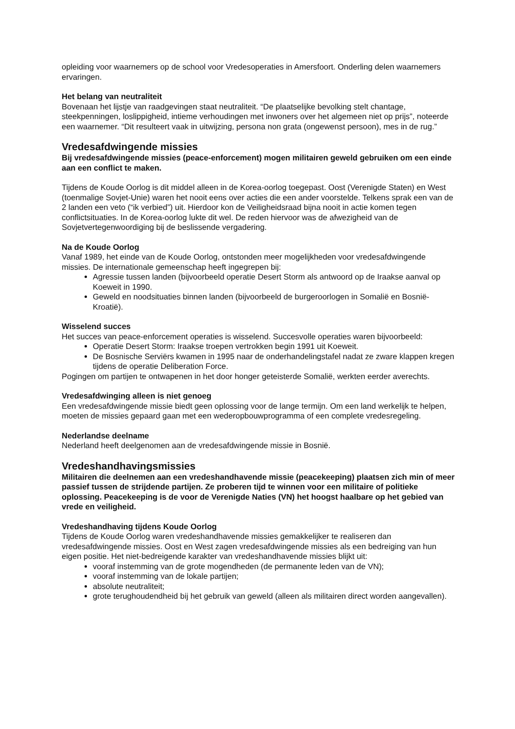opleiding voor waarnemers op de school voor Vredesoperaties in Amersfoort. Onderling delen waarnemers ervaringen.
Het belang van neutraliteit
Bovenaan het lijstje van raadgevingen staat neutraliteit. “De plaatselijke bevolking stelt chantage, steekpenningen, loslippigheid, intieme verhoudingen met inwoners over het algemeen niet op prijs”, noteerde een waarnemer. “Dit resulteert vaak in uitwijzing, persona non grata (ongewenst persoon), mes in de rug.”
Vredesafdwingende missies
Bij vredesafdwingende missies (peace-enforcement) mogen militairen geweld gebruiken om een einde aan een conflict te maken.
Tijdens de Koude Oorlog is dit middel alleen in de Korea-oorlog toegepast. Oost (Verenigde Staten) en West (toenmalige Sovjet-Unie) waren het nooit eens over acties die een ander voorstelde. Telkens sprak een van de 2 landen een veto (“ik verbied”) uit. Hierdoor kon de Veiligheidsraad bijna nooit in actie komen tegen conflictsituaties. In de Korea-oorlog lukte dit wel. De reden hiervoor was de afwezigheid van de Sovjetvertegenwoordiging bij de beslissende vergadering.
Na de Koude Oorlog
Vanaf 1989, het einde van de Koude Oorlog, ontstonden meer mogelijkheden voor vredesafdwingende missies. De internationale gemeenschap heeft ingegrepen bij:
Agressie tussen landen (bijvoorbeeld operatie Desert Storm als antwoord op de Iraakse aanval op Koeweit in 1990.
Geweld en noodsituaties binnen landen (bijvoorbeeld de burgeroorlogen in Somalië en Bosnië-Kroatië).
Wisselend succes
Het succes van peace-enforcement operaties is wisselend. Succesvolle operaties waren bijvoorbeeld:
Operatie Desert Storm: Iraakse troepen vertrokken begin 1991 uit Koeweit.
De Bosnische Serviërs kwamen in 1995 naar de onderhandelingstafel nadat ze zware klappen kregen tijdens de operatie Deliberation Force.
Pogingen om partijen te ontwapenen in het door honger geteisterde Somalië, werkten eerder averechts.
Vredesafdwinging alleen is niet genoeg
Een vredesafdwingende missie biedt geen oplossing voor de lange termijn. Om een land werkelijk te helpen, moeten de missies gepaard gaan met een wederopbouwprogramma of een complete vredesregeling.
Nederlandse deelname
Nederland heeft deelgenomen aan de vredesafdwingende missie in Bosnië.
Vredeshandhavingsmissies
Militairen die deelnemen aan een vredeshandhavende missie (peacekeeping) plaatsen zich min of meer passief tussen de strijdende partijen. Ze proberen tijd te winnen voor een militaire of politieke oplossing. Peacekeeping is de voor de Verenigde Naties (VN) het hoogst haalbare op het gebied van vrede en veiligheid.
Vredeshandhaving tijdens Koude Oorlog
Tijdens de Koude Oorlog waren vredeshandhavende missies gemakkelijker te realiseren dan vredesafdwingende missies. Oost en West zagen vredesafdwingende missies als een bedreiging van hun eigen positie. Het niet-bedreigende karakter van vredeshandhavende missies blijkt uit:
vooraf instemming van de grote mogendheden (de permanente leden van de VN);
vooraf instemming van de lokale partijen;
absolute neutraliteit;
grote terughoudendheid bij het gebruik van geweld (alleen als militairen direct worden aangevallen).